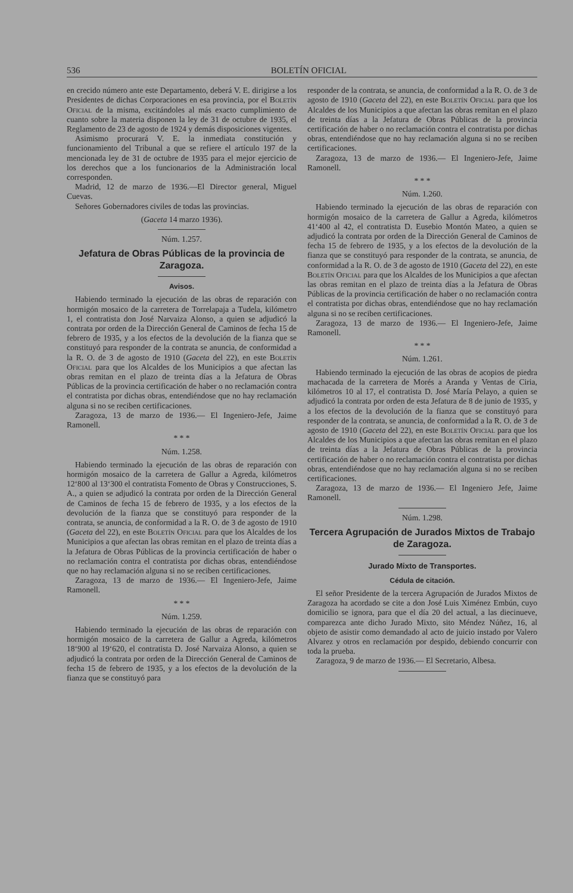536 BOLETÍN OFICIAL
en crecido número ante este Departamento, deberá V. E. dirigirse a los Presidentes de dichas Corporaciones en esa provincia, por el Boletín Oficial de la misma, excitándoles al más exacto cumplimiento de cuanto sobre la materia disponen la ley de 31 de octubre de 1935, el Reglamento de 23 de agosto de 1924 y demás disposiciones vigentes.
Asimismo procurará V. E. la inmediata constitución y funcionamiento del Tribunal a que se refiere el artículo 197 de la mencionada ley de 31 de octubre de 1935 para el mejor ejercicio de los derechos que a los funcionarios de la Administración local corresponden.
Madrid, 12 de marzo de 1936.—El Director general, Miguel Cuevas.
Señores Gobernadores civiles de todas las provincias.
(Gaceta 14 marzo 1936).
Núm. 1.257.
Jefatura de Obras Públicas de la provincia de Zaragoza.
Avisos.
Habiendo terminado la ejecución de las obras de reparación con hormigón mosaico de la carretera de Torrelapaja a Tudela, kilómetro 1, el contratista don José Narvaiza Alonso, a quien se adjudicó la contrata por orden de la Dirección General de Caminos de fecha 15 de febrero de 1935, y a los efectos de la devolución de la fianza que se constituyó para responder de la contrata se anuncia, de conformidad a la R. O. de 3 de agosto de 1910 (Gaceta del 22), en este Boletín Oficial para que los Alcaldes de los Municipios a que afectan las obras remitan en el plazo de treinta días a la Jefatura de Obras Públicas de la provincia certificación de haber o no reclamación contra el contratista por dichas obras, entendiéndose que no hay reclamación alguna si no se reciben certificaciones.
Zaragoza, 13 de marzo de 1936.— El Ingeniero-Jefe, Jaime Ramonell.
* * *
Núm. 1.258.
Habiendo terminado la ejecución de las obras de reparación con hormigón mosaico de la carretera de Gallur a Agreda, kilómetros 12‘800 al 13‘300 el contratista Fomento de Obras y Construcciones, S. A., a quien se adjudicó la contrata por orden de la Dirección General de Caminos de fecha 15 de febrero de 1935, y a los efectos de la devolución de la fianza que se constituyó para responder de la contrata, se anuncia, de conformidad a la R. O. de 3 de agosto de 1910 (Gaceta del 22), en este Boletín Oficial para que los Alcaldes de los Municipios a que afectan las obras remitan en el plazo de treinta días a la Jefatura de Obras Públicas de la provincia certificación de haber o no reclamación contra el contratista por dichas obras, entendiéndose que no hay reclamación alguna si no se reciben certificaciones.
Zaragoza, 13 de marzo de 1936.— El Ingeniero-Jefe, Jaime Ramonell.
* * *
Núm. 1.259.
Habiendo terminado la ejecución de las obras de reparación con hormigón mosaico de la carretera de Gallur a Agreda, kilómetros 18‘900 al 19‘620, el contratista D. José Narvaiza Alonso, a quien se adjudicó la contrata por orden de la Dirección General de Caminos de fecha 15 de febrero de 1935, y a los efectos de la devolución de la fianza que se constituyó para
responder de la contrata, se anuncia, de conformidad a la R. O. de 3 de agosto de 1910 (Gaceta del 22), en este Boletín Oficial para que los Alcaldes de los Municipios a que afectan las obras remitan en el plazo de treinta días a la Jefatura de Obras Públicas de la provincia certificación de haber o no reclamación contra el contratista por dichas obras, entendiéndose que no hay reclamación alguna si no se reciben certificaciones.
Zaragoza, 13 de marzo de 1936.— El Ingeniero-Jefe, Jaime Ramonell.
* * *
Núm. 1.260.
Habiendo terminado la ejecución de las obras de reparación con hormigón mosaico de la carretera de Gallur a Agreda, kilómetros 41‘400 al 42, el contratista D. Eusebio Montón Mateo, a quien se adjudicó la contrata por orden de la Dirección General de Caminos de fecha 15 de febrero de 1935, y a los efectos de la devolución de la fianza que se constituyó para responder de la contrata, se anuncia, de conformidad a la R. O. de 3 de agosto de 1910 (Gaceta del 22), en este Boletín Oficial para que los Alcaldes de los Municipios a que afectan las obras remitan en el plazo de treinta días a la Jefatura de Obras Públicas de la provincia certificación de haber o no reclamación contra el contratista por dichas obras, entendiéndose que no hay reclamación alguna si no se reciben certificaciones.
Zaragoza, 13 de marzo de 1936.— El Ingeniero-Jefe, Jaime Ramonell.
* * *
Núm. 1.261.
Habiendo terminado la ejecución de las obras de acopios de piedra machacada de la carretera de Morés a Aranda y Ventas de Ciria, kilómetros 10 al 17, el contratista D. José María Pelayo, a quien se adjudicó la contrata por orden de esta Jefatura de 8 de junio de 1935, y a los efectos de la devolución de la fianza que se constituyó para responder de la contrata, se anuncia, de conformidad a la R. O. de 3 de agosto de 1910 (Gaceta del 22), en este Boletín Oficial para que los Alcaldes de los Municipios a que afectan las obras remitan en el plazo de treinta días a la Jefatura de Obras Públicas de la provincia certificación de haber o no reclamación contra el contratista por dichas obras, entendiéndose que no hay reclamación alguna si no se reciben certificaciones.
Zaragoza, 13 de marzo de 1936.— El Ingeniero Jefe, Jaime Ramonell.
Núm. 1.298.
Tercera Agrupación de Jurados Mixtos de Trabajo de Zaragoza.
Jurado Mixto de Transportes.
Cédula de citación.
El señor Presidente de la tercera Agrupación de Jurados Mixtos de Zaragoza ha acordado se cite a don José Luis Ximénez Embún, cuyo domicilio se ignora, para que el día 20 del actual, a las diecinueve, comparezca ante dicho Jurado Mixto, sito Méndez Núñez, 16, al objeto de asistir como demandado al acto de juicio instado por Valero Alvarez y otros en reclamación por despido, debiendo concurrir con toda la prueba.
Zaragoza, 9 de marzo de 1936.— El Secretario, Albesa.